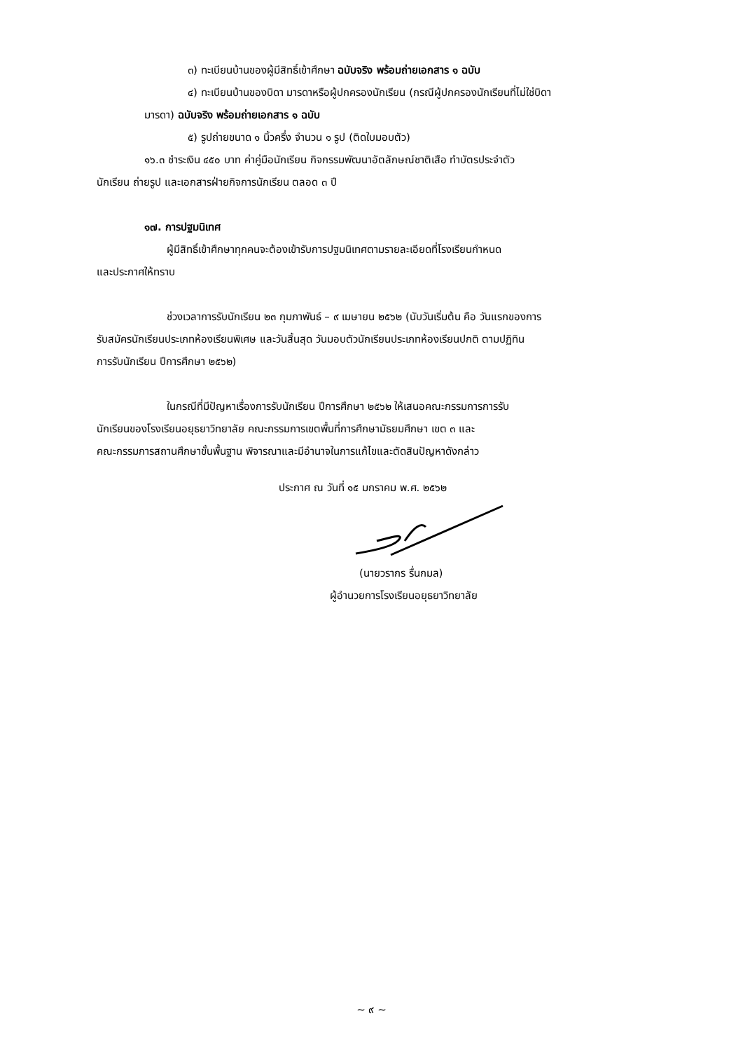๓) ทะเบียนบ้านของผู้มีสิทธิ์เข้าศึกษา ฉบับจริง พร้อมถ่ายเอกสาร ๑ ฉบับ
๔) ทะเบียนบ้านของบิดา มารดาหรือผู้ปกครองนักเรียน (กรณีผู้ปกครองนักเรียนที่ไม่ใช่บิดา
มารดา) ฉบับจริง พร้อมถ่ายเอกสาร ๑ ฉบับ
๕) รูปถ่ายขนาด ๑ นิ้วครึ่ง จำนวน ๑ รูป (ติดใบมอบตัว)
๑๖.๓ ชำระเงิน ๔๕๐ บาท ค่าคู่มือนักเรียน กิจกรรมพัฒนาอัตลักษณ์ชาติเสือ ทำบัตรประจำตัว
นักเรียน ถ่ายรูป และเอกสารฝ่ายกิจการนักเรียน ตลอด ๓ ปี
๑๗. การปฐมนิเทศ
ผู้มีสิทธิ์เข้าศึกษาทุกคนจะต้องเข้ารับการปฐมนิเทศตามรายละเอียดที่โรงเรียนกำหนด
และประกาศให้ทราบ
ช่วงเวลาการรับนักเรียน ๒๓ กุมภาพันธ์ – ๙ เมษายน ๒๕๖๒ (นับวันเริ่มต้น คือ วันแรกของการ
รับสมัครนักเรียนประเภทห้องเรียนพิเศษ และวันสิ้นสุด วันมอบตัวนักเรียนประเภทห้องเรียนปกติ ตามปฏิทิน
การรับนักเรียน ปีการศึกษา ๒๕๖๒)
ในกรณีที่มีปัญหาเรื่องการรับนักเรียน ปีการศึกษา ๒๕๖๒ ให้เสนอคณะกรรมการการรับ
นักเรียนของโรงเรียนอยุธยาวิทยาลัย คณะกรรมการเขตพื้นที่การศึกษามัธยมศึกษา เขต ๓ และ
คณะกรรมการสถานศึกษาขั้นพื้นฐาน พิจารณาและมีอำนาจในการแก้ไขและตัดสินปัญหาดังกล่าว
ประกาศ ณ วันที่ ๑๕ มกราคม พ.ศ. ๒๕๖๒
(นายวรากร รื่นกมล)
ผู้อำนวยการโรงเรียนอยุธยาวิทยาลัย
~ ๙ ~